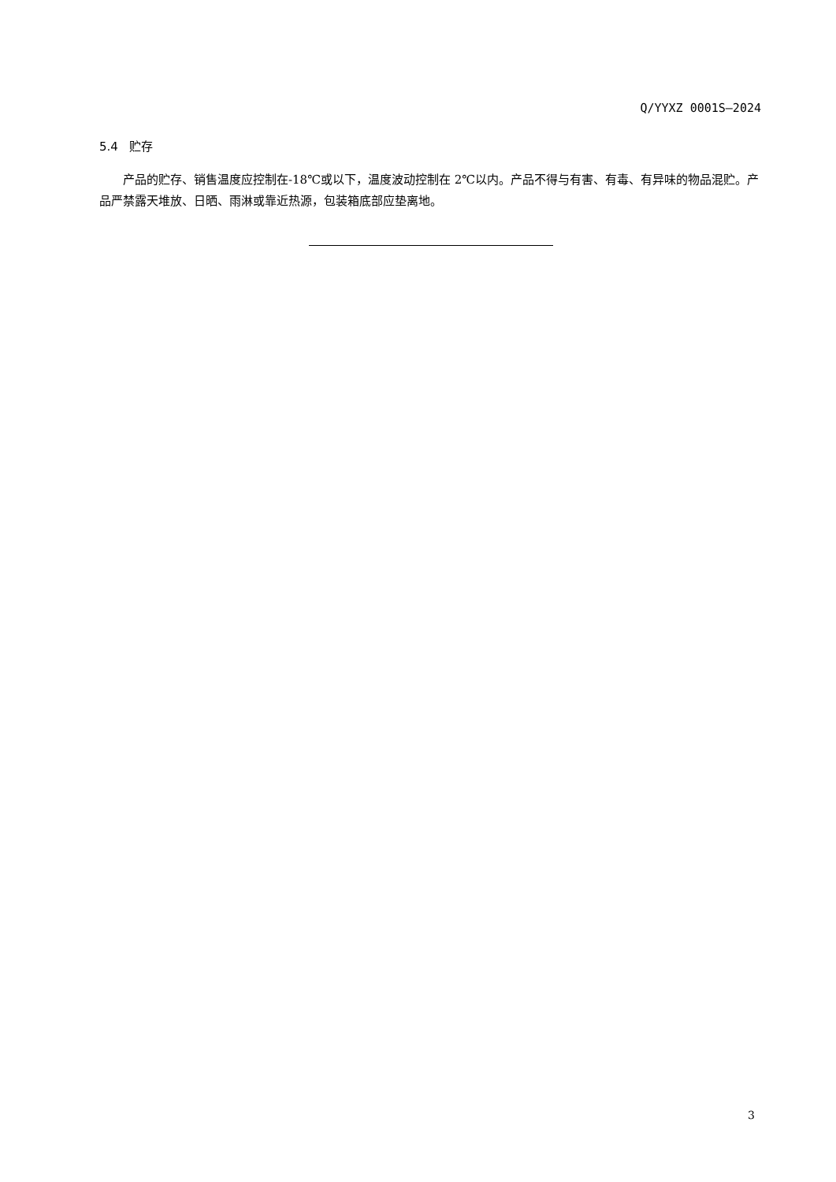Q/YYXZ 0001S—2024
5.4 贮存
产品的贮存、销售温度应控制在-18℃或以下，温度波动控制在 2℃以内。产品不得与有害、有毒、有异味的物品混贮。产品严禁露天堆放、日晒、雨淋或靠近热源，包装箱底部应垫离地。
3